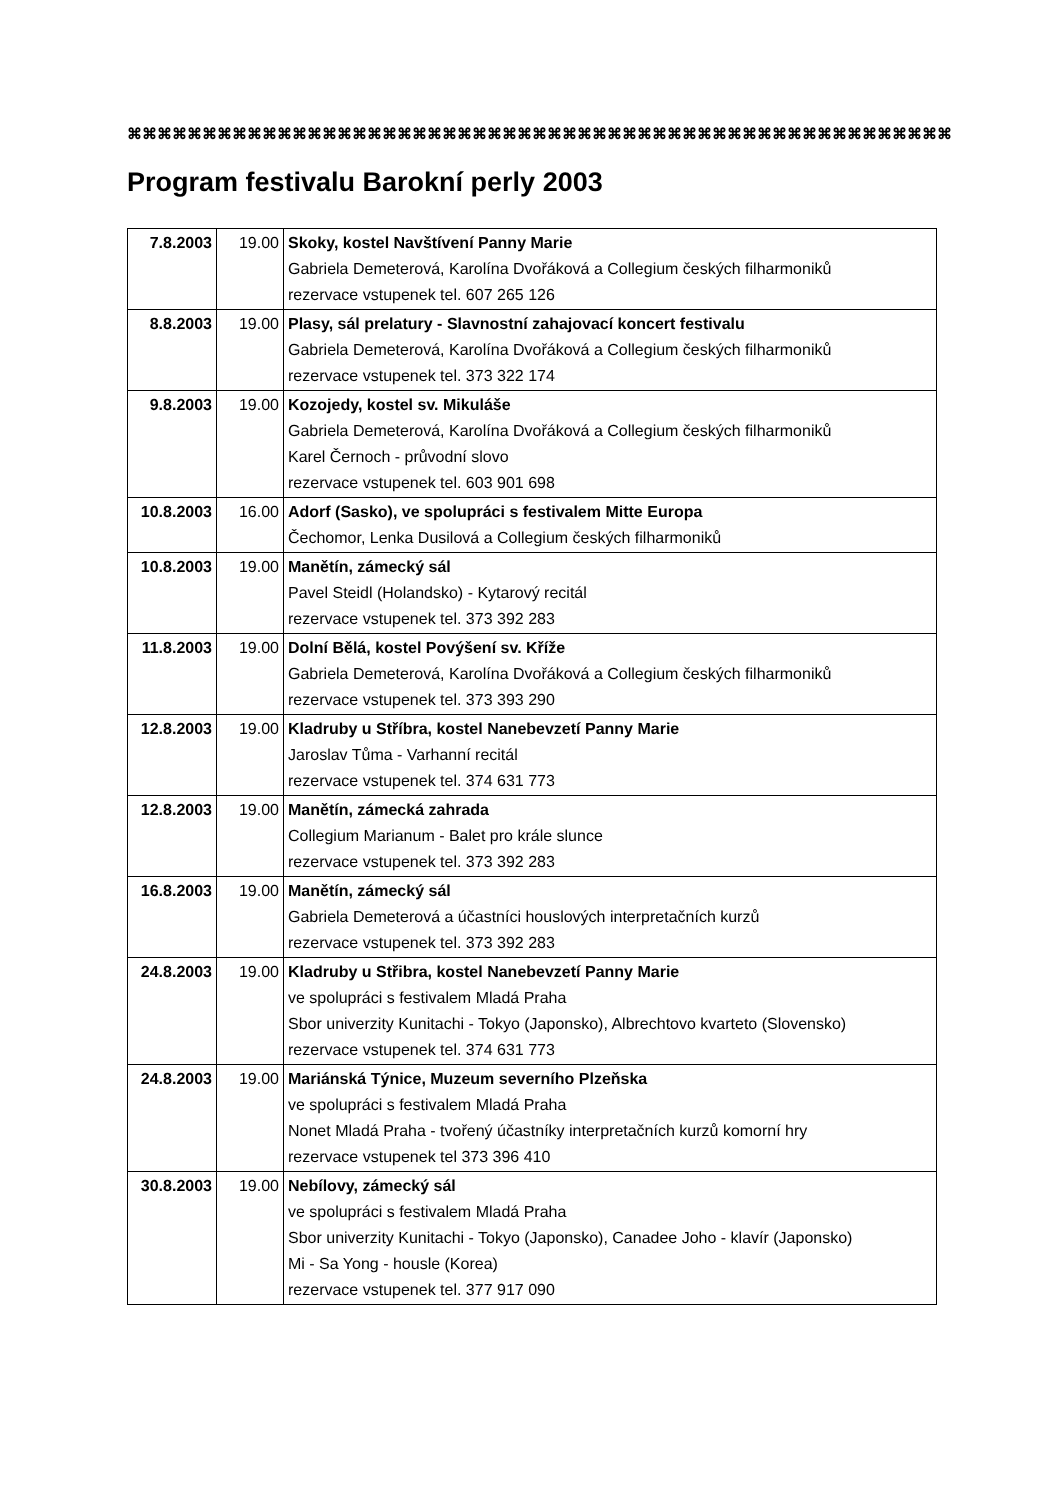⌘⌘⌘⌘⌘⌘⌘⌘⌘⌘⌘⌘⌘⌘⌘⌘⌘⌘⌘⌘⌘⌘⌘⌘⌘⌘⌘⌘⌘⌘⌘⌘⌘⌘⌘⌘⌘⌘⌘⌘⌘⌘⌘⌘⌘⌘⌘⌘⌘⌘⌘⌘⌘⌘⌘
Program festivalu Barokní perly 2003
| 7.8.2003 | 19.00 | Skoky, kostel Navštívení Panny Marie Gabriela Demeterová, Karolína Dvořáková a Collegium českých filharmoniků rezervace vstupenek tel. 607 265 126 |
| 8.8.2003 | 19.00 | Plasy, sál prelatury - Slavnostní zahajovací koncert festivalu Gabriela Demeterová, Karolína Dvořáková a Collegium českých filharmoniků rezervace vstupenek tel. 373 322 174 |
| 9.8.2003 | 19.00 | Kozojedy, kostel sv. Mikuláše Gabriela Demeterová, Karolína Dvořáková a Collegium českých filharmoniků Karel Černoch - průvodní slovo rezervace vstupenek tel. 603 901 698 |
| 10.8.2003 | 16.00 | Adorf (Sasko), ve spolupráci s festivalem Mitte Europa Čechomor, Lenka Dusilová a Collegium českých filharmoniků |
| 10.8.2003 | 19.00 | Manětín, zámecký sál Pavel Steidl (Holandsko) - Kytarový recitál rezervace vstupenek tel. 373 392 283 |
| 11.8.2003 | 19.00 | Dolní Bělá, kostel Povýšení sv. Kříže Gabriela Demeterová, Karolína Dvořáková a Collegium českých filharmoniků rezervace vstupenek tel. 373 393 290 |
| 12.8.2003 | 19.00 | Kladruby u Stříbra, kostel Nanebevzetí Panny Marie Jaroslav Tůma - Varhanní recitál rezervace vstupenek tel. 374 631 773 |
| 12.8.2003 | 19.00 | Manětín, zámecká zahrada Collegium Marianum - Balet pro krále slunce rezervace vstupenek tel. 373 392 283 |
| 16.8.2003 | 19.00 | Manětín, zámecký sál Gabriela Demeterová a účastníci houslových interpretačních kurzů rezervace vstupenek tel. 373 392 283 |
| 24.8.2003 | 19.00 | Kladruby u Střibra, kostel Nanebevzetí Panny Marie ve spolupráci s festivalem Mladá Praha Sbor univerzity Kunitachi - Tokyo (Japonsko), Albrechtovo kvarteto (Slovensko) rezervace vstupenek tel. 374 631 773 |
| 24.8.2003 | 19.00 | Mariánská Týnice, Muzeum severního Plzeňska ve spolupráci s festivalem Mladá Praha Nonet Mladá Praha - tvořený účastníky interpretačních kurzů komorní hry rezervace vstupenek tel 373 396 410 |
| 30.8.2003 | 19.00 | Nebílovy, zámecký sál ve spolupráci s festivalem Mladá Praha Sbor univerzity Kunitachi - Tokyo (Japonsko), Canadee Joho - klavír (Japonsko) Mi - Sa Yong - housle (Korea) rezervace vstupenek tel. 377 917 090 |